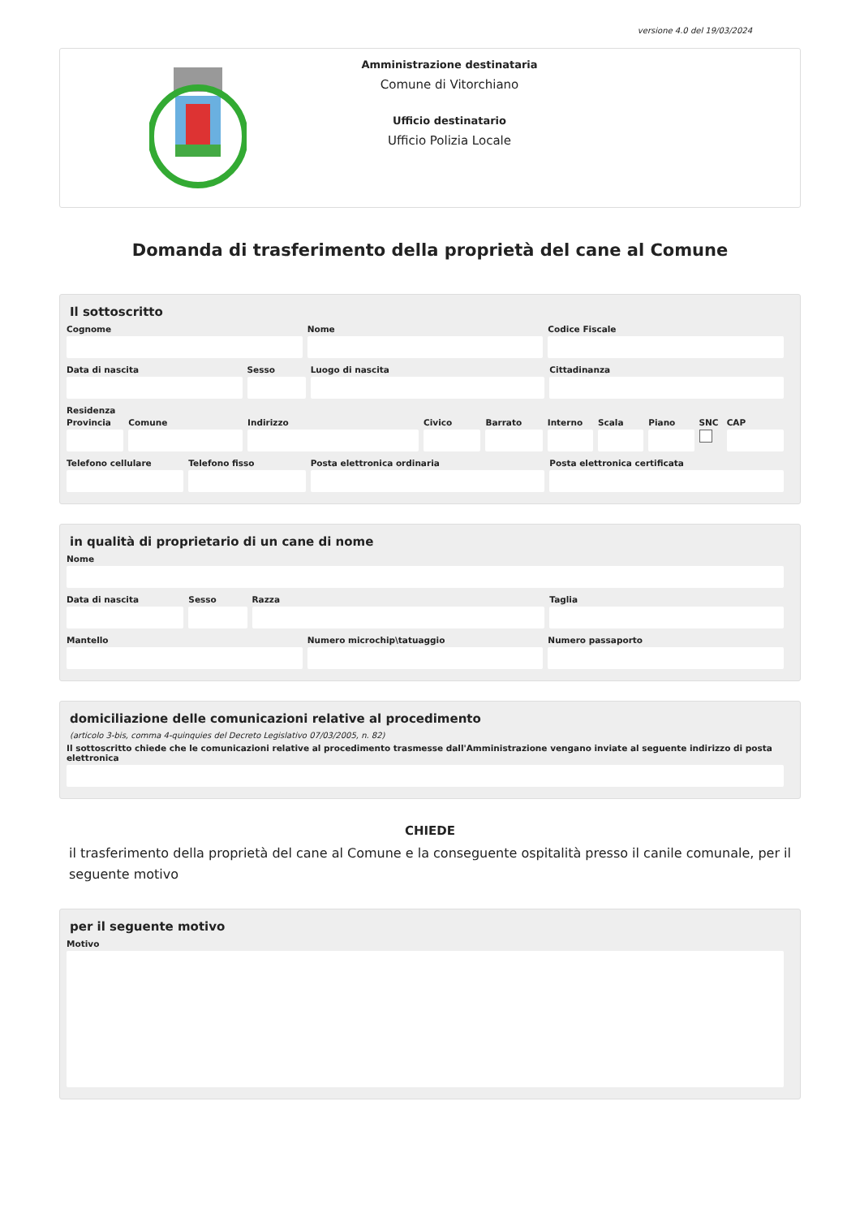versione 4.0 del 19/03/2024
Amministrazione destinataria
Comune di Vitorchiano
Ufficio destinatario
Ufficio Polizia Locale
Domanda di trasferimento della proprietà del cane al Comune
Il sottoscritto
Cognome Nome Codice Fiscale
Data di nascita Sesso Luogo di nascita Cittadinanza
Residenza
Provincia Comune Indirizzo Civico Barrato Interno Scala Piano SNC CAP
Telefono cellulare Telefono fisso Posta elettronica ordinaria Posta elettronica certificata
in qualità di proprietario di un cane di nome
Nome
Data di nascita Sesso Razza Taglia
Mantello Numero microchip\tatuaggio Numero passaporto
domiciliazione delle comunicazioni relative al procedimento
(articolo 3-bis, comma 4-quinquies del Decreto Legislativo 07/03/2005, n. 82)
Il sottoscritto chiede che le comunicazioni relative al procedimento trasmesse dall'Amministrazione vengano inviate al seguente indirizzo di posta elettronica
CHIEDE
il trasferimento della proprietà del cane al Comune e la conseguente ospitalità presso il canile comunale, per il seguente motivo
per il seguente motivo
Motivo